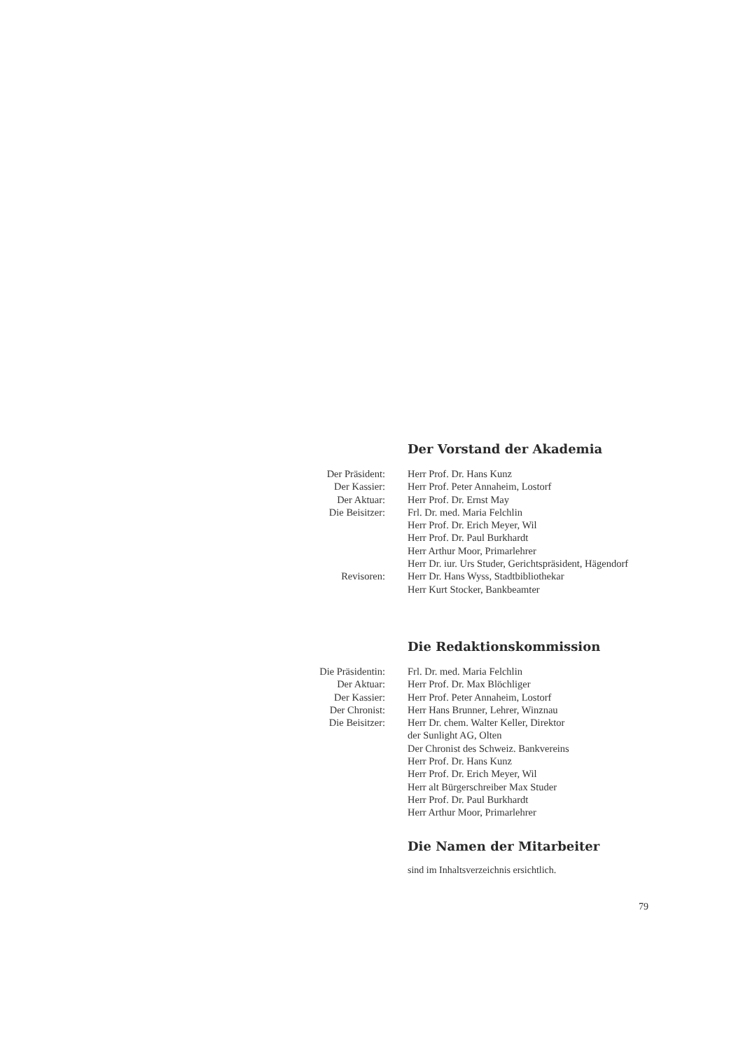Der Vorstand der Akademia
| Der Präsident: | Herr Prof. Dr. Hans Kunz |
| Der Kassier: | Herr Prof. Peter Annaheim, Lostorf |
| Der Aktuar: | Herr Prof. Dr. Ernst May |
| Die Beisitzer: | Frl. Dr. med. Maria Felchlin |
| | Herr Prof. Dr. Erich Meyer, Wil |
| | Herr Prof. Dr. Paul Burkhardt |
| | Herr Arthur Moor, Primarlehrer |
| | Herr Dr. iur. Urs Studer, Gerichtspräsident, Hägendorf |
| Revisoren: | Herr Dr. Hans Wyss, Stadtbibliothekar |
| | Herr Kurt Stocker, Bankbeamter |
Die Redaktionskommission
| Die Präsidentin: | Frl. Dr. med. Maria Felchlin |
| Der Aktuar: | Herr Prof. Dr. Max Blöchliger |
| Der Kassier: | Herr Prof. Peter Annaheim, Lostorf |
| Der Chronist: | Herr Hans Brunner, Lehrer, Winznau |
| Die Beisitzer: | Herr Dr. chem. Walter Keller, Direktor der Sunlight AG, Olten |
| | Der Chronist des Schweiz. Bankvereins |
| | Herr Prof. Dr. Hans Kunz |
| | Herr Prof. Dr. Erich Meyer, Wil |
| | Herr alt Bürgerschreiber Max Studer |
| | Herr Prof. Dr. Paul Burkhardt |
| | Herr Arthur Moor, Primarlehrer |
Die Namen der Mitarbeiter
sind im Inhaltsverzeichnis ersichtlich.
79